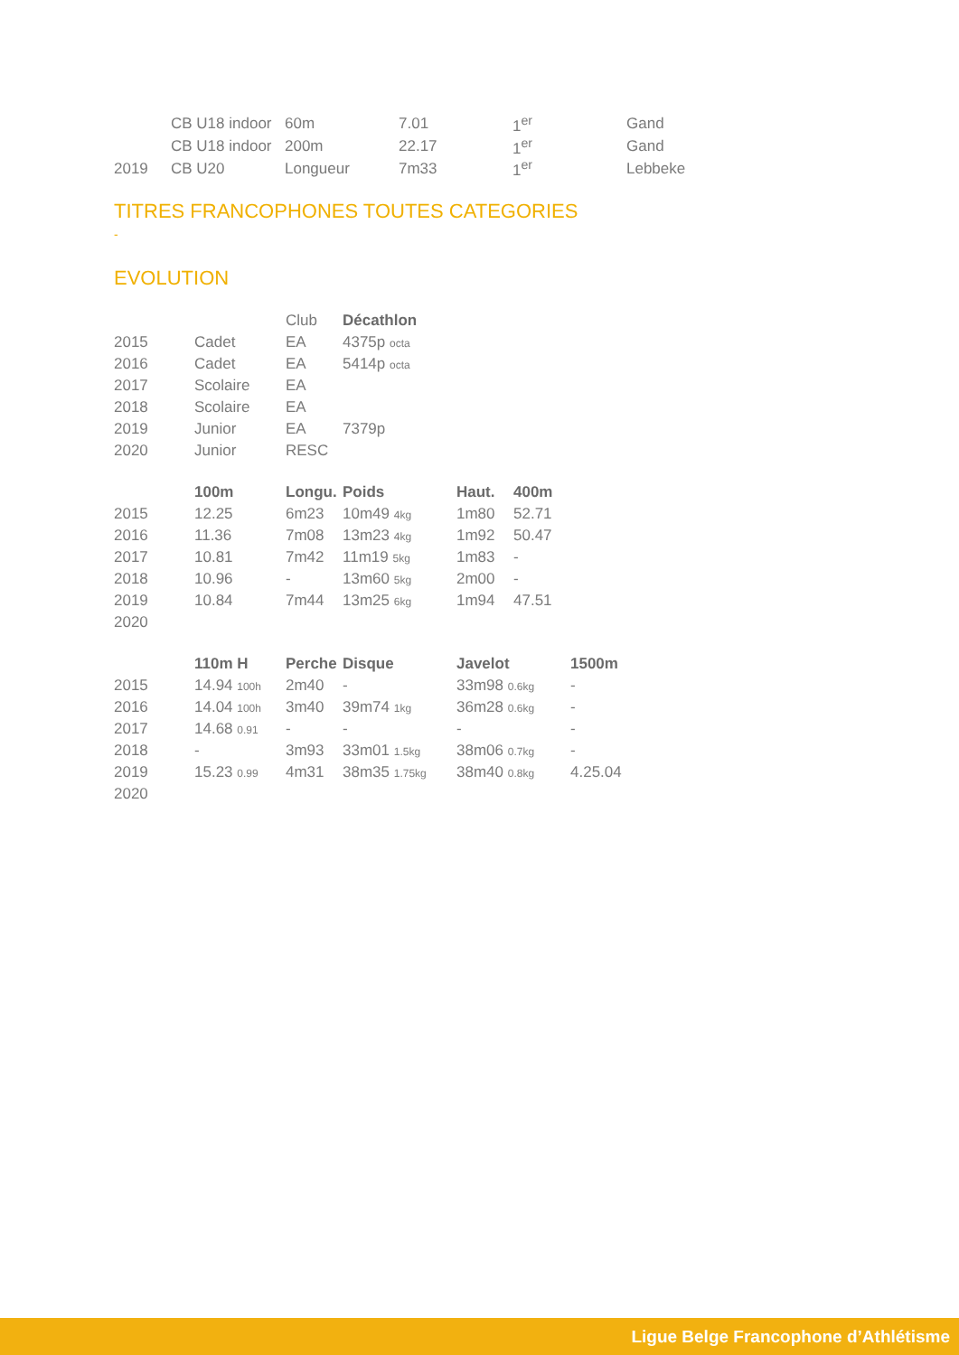| | CB U18 indoor | 60m | 7.01 | 1<sup>er</sup> | Gand |
| | CB U18 indoor | 200m | 22.17 | 1<sup>er</sup> | Gand |
| 2019 | CB U20 | Longueur | 7m33 | 1<sup>er</sup> | Lebbeke |
TITRES FRANCOPHONES TOUTES CATEGORIES
-
EVOLUTION
| | | Club | Décathlon |
| 2015 | Cadet | EA | 4375p octa |
| 2016 | Cadet | EA | 5414p octa |
| 2017 | Scolaire | EA | |
| 2018 | Scolaire | EA | |
| 2019 | Junior | EA | 7379p |
| 2020 | Junior | RESC | |
| | 100m | Longu. | Poids | Haut. | 400m |
| 2015 | 12.25 | 6m23 | 10m49 4kg | 1m80 | 52.71 |
| 2016 | 11.36 | 7m08 | 13m23 4kg | 1m92 | 50.47 |
| 2017 | 10.81 | 7m42 | 11m19 5kg | 1m83 | - |
| 2018 | 10.96 | - | 13m60 5kg | 2m00 | - |
| 2019 | 10.84 | 7m44 | 13m25 6kg | 1m94 | 47.51 |
| 2020 | | | | | |
| | 110m H | Perche | Disque | Javelot | 1500m |
| 2015 | 14.94 100h | 2m40 | - | 33m98 0.6kg | - |
| 2016 | 14.04 100h | 3m40 | 39m74 1kg | 36m28 0.6kg | - |
| 2017 | 14.68 0.91 | - | - | - | - |
| 2018 | - | 3m93 | 33m01 1.5kg | 38m06 0.7kg | - |
| 2019 | 15.23 0.99 | 4m31 | 38m35 1.75kg | 38m40 0.8kg | 4.25.04 |
| 2020 | | | | | |
Ligue Belge Francophone d’Athlétisme